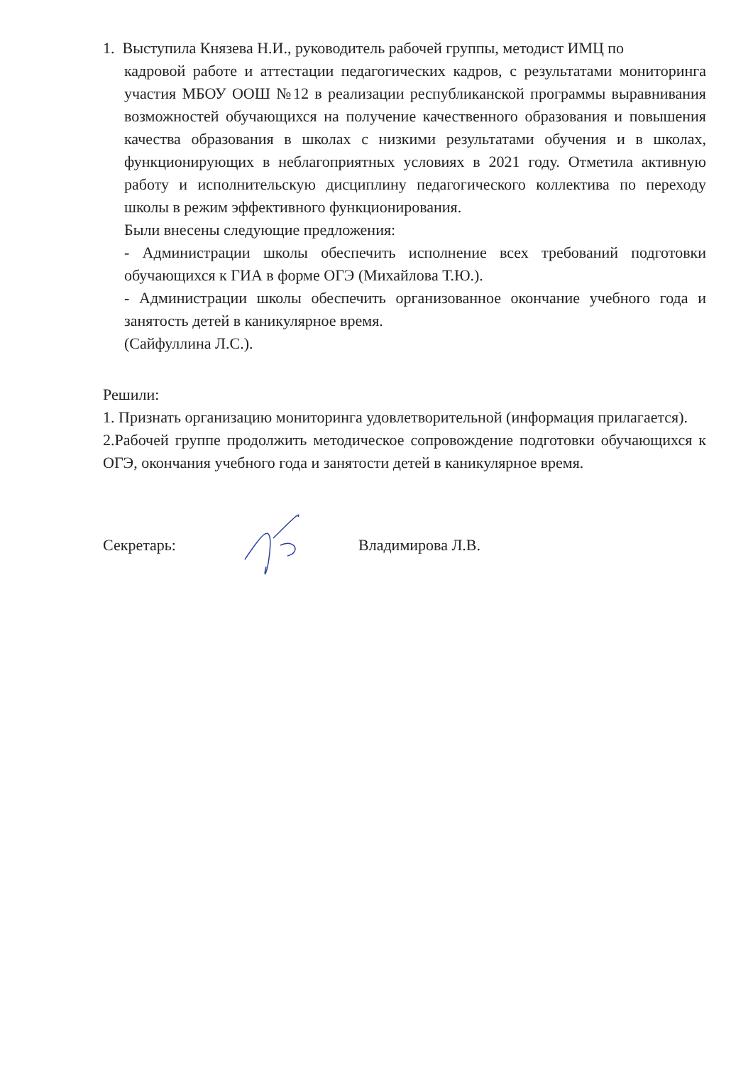1. Выступила Князева Н.И., руководитель рабочей группы, методист ИМЦ по
кадровой работе и аттестации педагогических кадров, с результатами мониторинга участия МБОУ ООШ №12 в реализации республиканской программы выравнивания возможностей обучающихся на получение качественного образования и повышения качества образования в школах с низкими результатами обучения и в школах, функционирующих в неблагоприятных условиях в 2021 году. Отметила активную работу и исполнительскую дисциплину педагогического коллектива по переходу школы в режим эффективного функционирования.
Были внесены следующие предложения:
- Администрации школы обеспечить исполнение всех требований подготовки обучающихся к ГИА в форме ОГЭ (Михайлова Т.Ю.).
- Администрации школы обеспечить организованное окончание учебного года и занятость детей в каникулярное время.
(Сайфуллина Л.С.).
Решили:
1. Признать организацию мониторинга удовлетворительной (информация прилагается).
2.Рабочей группе продолжить методическое сопровождение подготовки обучающихся к ОГЭ, окончания учебного года и занятости детей в каникулярное время.
Секретарь: Владимирова Л.В.